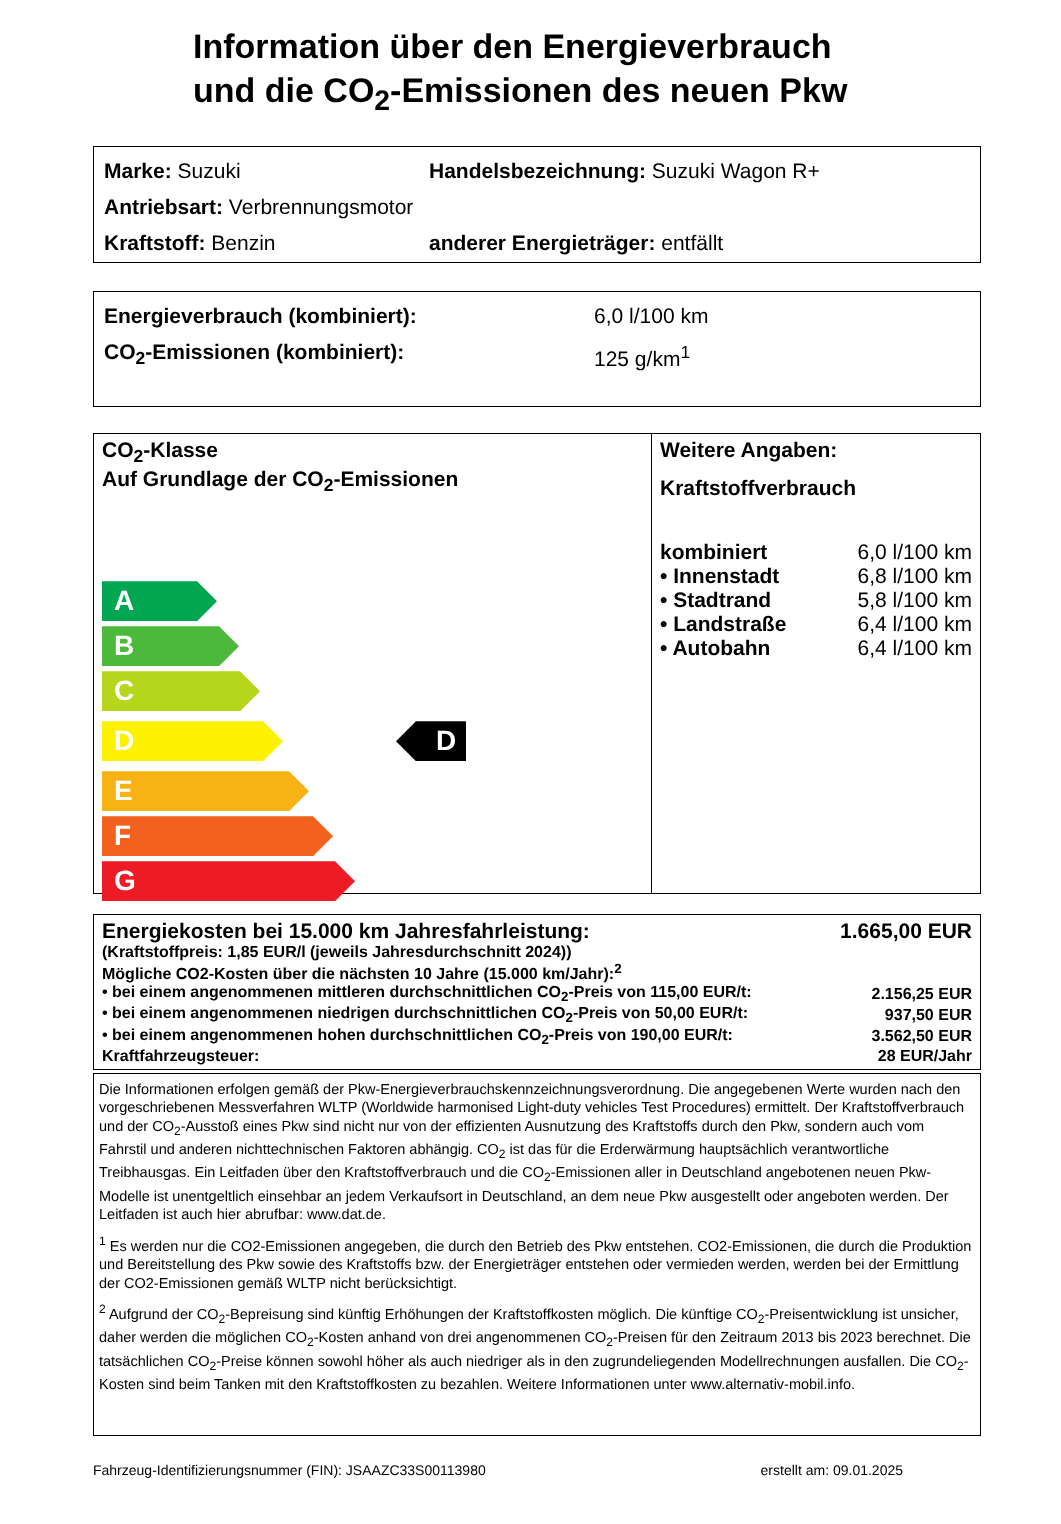Information über den Energieverbrauch
und die CO<sub>2</sub>-Emissionen des neuen Pkw
Marke: Suzuki Handelsbezeichnung: Suzuki Wagon R+
Antriebsart: Verbrennungsmotor
Kraftstoff: Benzin anderer Energieträger: entfällt
Energieverbrauch (kombiniert): 6,0 l/100 km
CO<sub>2</sub>-Emissionen (kombiniert): 125 g/km<sup>1</sup>
CO<sub>2</sub>-Klasse
Auf Grundlage der CO<sub>2</sub>-Emissionen
A
B
C
D
D
E
F
G
Weitere Angaben:
Kraftstoffverbrauch
| kombiniert | 6,0 l/100 km |
| • Innenstadt | 6,8 l/100 km |
| • Stadtrand | 5,8 l/100 km |
| • Landstraße | 6,4 l/100 km |
| • Autobahn | 6,4 l/100 km |
| Energiekosten bei 15.000 km Jahresfahrleistung: | 1.665,00 EUR |
| (Kraftstoffpreis: 1,85 EUR/l (jeweils Jahresdurchschnitt 2024)) | |
| Mögliche CO2-Kosten über die nächsten 10 Jahre (15.000 km/Jahr):<sup>2</sup> | |
| • bei einem angenommenen mittleren durchschnittlichen CO<sub>2</sub>-Preis von 115,00 EUR/t: | 2.156,25 EUR |
| • bei einem angenommenen niedrigen durchschnittlichen CO<sub>2</sub>-Preis von 50,00 EUR/t: | 937,50 EUR |
| • bei einem angenommenen hohen durchschnittlichen CO<sub>2</sub>-Preis von 190,00 EUR/t: | 3.562,50 EUR |
| Kraftfahrzeugsteuer: | 28 EUR/Jahr |
Die Informationen erfolgen gemäß der Pkw-Energieverbrauchskennzeichnungsverordnung. Die angegebenen Werte wurden nach den vorgeschriebenen Messverfahren WLTP (Worldwide harmonised Light-duty vehicles Test Procedures) ermittelt. Der Kraftstoffverbrauch und der CO<sub>2</sub>-Ausstoß eines Pkw sind nicht nur von der effizienten Ausnutzung des Kraftstoffs durch den Pkw, sondern auch vom Fahrstil und anderen nichttechnischen Faktoren abhängig. CO<sub>2</sub> ist das für die Erderwärmung hauptsächlich verantwortliche Treibhausgas. Ein Leitfaden über den Kraftstoffverbrauch und die CO<sub>2</sub>-Emissionen aller in Deutschland angebotenen neuen Pkw-Modelle ist unentgeltlich einsehbar an jedem Verkaufsort in Deutschland, an dem neue Pkw ausgestellt oder angeboten werden. Der Leitfaden ist auch hier abrufbar: www.dat.de.
<sup>1</sup> Es werden nur die CO2-Emissionen angegeben, die durch den Betrieb des Pkw entstehen. CO2-Emissionen, die durch die Produktion und Bereitstellung des Pkw sowie des Kraftstoffs bzw. der Energieträger entstehen oder vermieden werden, werden bei der Ermittlung der CO2-Emissionen gemäß WLTP nicht berücksichtigt.
<sup>2</sup> Aufgrund der CO<sub>2</sub>-Bepreisung sind künftig Erhöhungen der Kraftstoffkosten möglich. Die künftige CO<sub>2</sub>-Preisentwicklung ist unsicher, daher werden die möglichen CO<sub>2</sub>-Kosten anhand von drei angenommenen CO<sub>2</sub>-Preisen für den Zeitraum 2013 bis 2023 berechnet. Die tatsächlichen CO<sub>2</sub>-Preise können sowohl höher als auch niedriger als in den zugrundeliegenden Modellrechnungen ausfallen. Die CO<sub>2</sub>-Kosten sind beim Tanken mit den Kraftstoffkosten zu bezahlen. Weitere Informationen unter www.alternativ-mobil.info.
Fahrzeug-Identifizierungsnummer (FIN): JSAAZC33S00113980 erstellt am: 09.01.2025